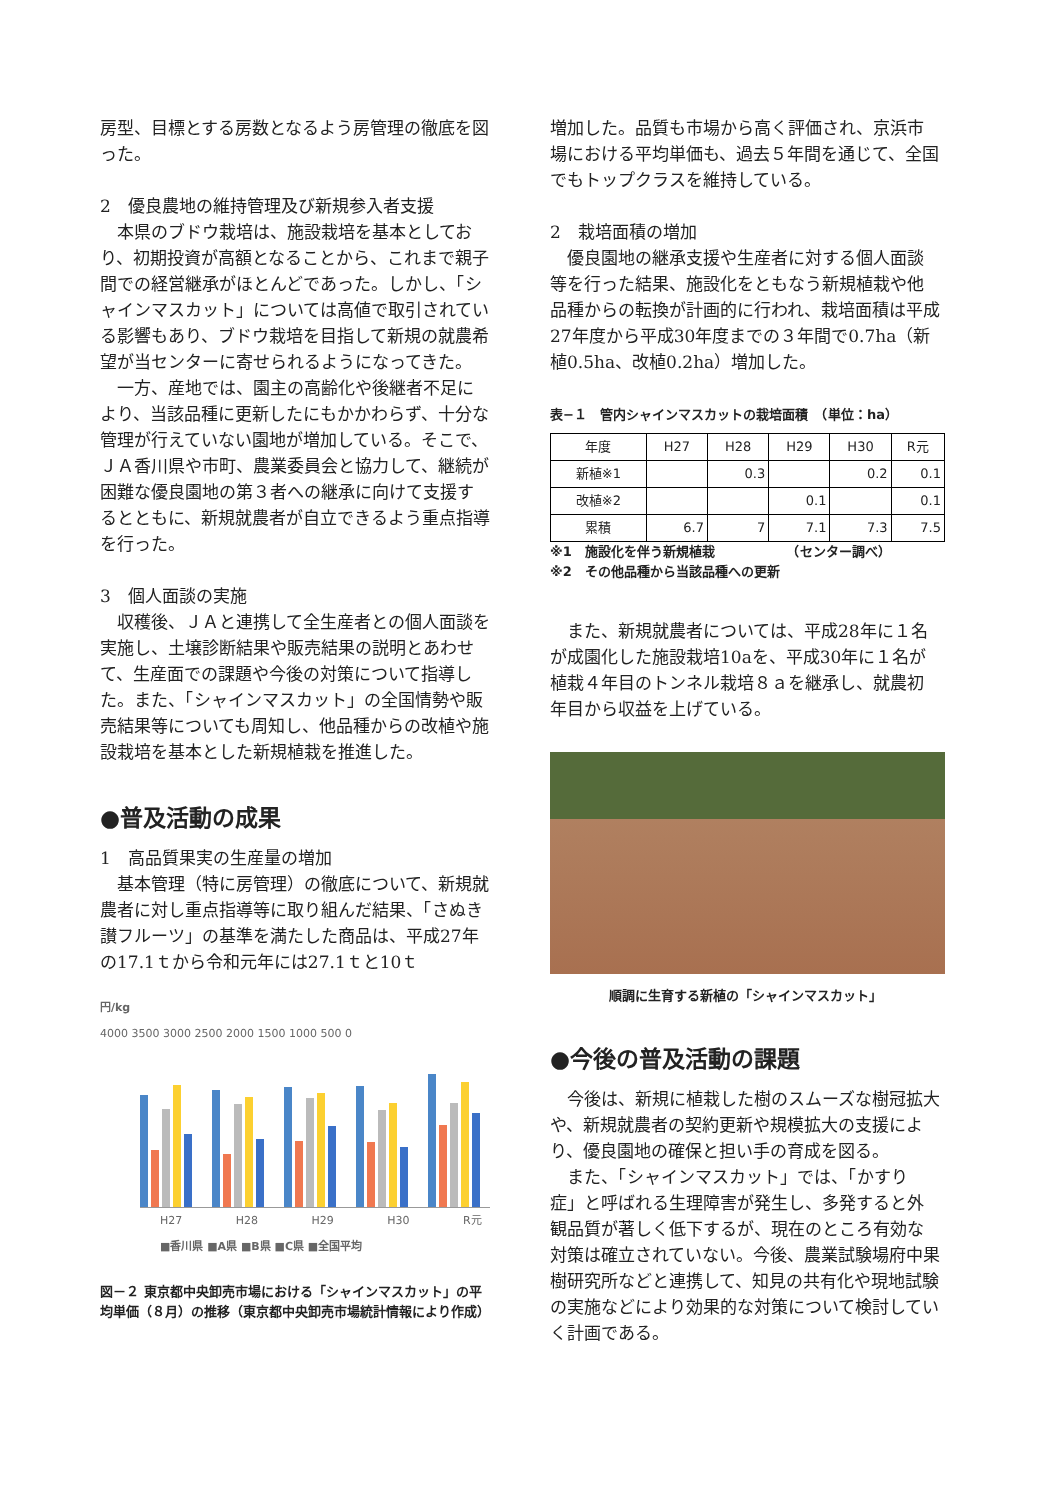房型、目標とする房数となるよう房管理の徹底を図った。
2　優良農地の維持管理及び新規参入者支援
本県のブドウ栽培は、施設栽培を基本としており、初期投資が高額となることから、これまで親子間での経営継承がほとんどであった。しかし、「シャインマスカット」については高値で取引されている影響もあり、ブドウ栽培を目指して新規の就農希望が当センターに寄せられるようになってきた。
一方、産地では、園主の高齢化や後継者不足により、当該品種に更新したにもかかわらず、十分な管理が行えていない園地が増加している。そこで、ＪＡ香川県や市町、農業委員会と協力して、継続が困難な優良園地の第３者への継承に向けて支援するとともに、新規就農者が自立できるよう重点指導を行った。
3　個人面談の実施
収穫後、ＪＡと連携して全生産者との個人面談を実施し、土壌診断結果や販売結果の説明とあわせて、生産面での課題や今後の対策について指導した。また、「シャインマスカット」の全国情勢や販売結果等についても周知し、他品種からの改植や施設栽培を基本とした新規植栽を推進した。
●普及活動の成果
1　高品質果実の生産量の増加
基本管理（特に房管理）の徹底について、新規就農者に対し重点指導等に取り組んだ結果、「さぬき讃フルーツ」の基準を満たした商品は、平成27年の17.1ｔから令和元年には27.1ｔと10ｔ
円/kg
4000 3500 3000 2500 2000 1500 1000 500 0
H27 H28 H29 H30 R元
■香川県 ■A県 ■B県 ■C県 ■全国平均
図－２ 東京都中央卸売市場における「シャインマスカット」の平均単価（８月）の推移（東京都中央卸売市場統計情報により作成）
増加した。品質も市場から高く評価され、京浜市場における平均単価も、過去５年間を通じて、全国でもトップクラスを維持している。
2　栽培面積の増加
優良園地の継承支援や生産者に対する個人面談等を行った結果、施設化をともなう新規植栽や他品種からの転換が計画的に行われ、栽培面積は平成27年度から平成30年度までの３年間で0.7ha（新植0.5ha、改植0.2ha）増加した。
表−１　管内シャインマスカットの栽培面積　（単位：ha）
| 年度 | H27 | H28 | H29 | H30 | R元 |
| --- | --- | --- | --- | --- | --- |
| 新植※1 | | 0.3 | | 0.2 | 0.1 |
| 改植※2 | | | 0.1 | | 0.1 |
| 累積 | 6.7 | 7 | 7.1 | 7.3 | 7.5 |
※1　施設化を伴う新規植栽　　　　　　（センター調べ）
※2　その他品種から当該品種への更新
また、新規就農者については、平成28年に１名が成園化した施設栽培10aを、平成30年に１名が植栽４年目のトンネル栽培８ａを継承し、就農初年目から収益を上げている。
順調に生育する新植の「シャインマスカット」
●今後の普及活動の課題
今後は、新規に植栽した樹のスムーズな樹冠拡大や、新規就農者の契約更新や規模拡大の支援により、優良園地の確保と担い手の育成を図る。
また、「シャインマスカット」では、「かすり症」と呼ばれる生理障害が発生し、多発すると外観品質が著しく低下するが、現在のところ有効な対策は確立されていない。今後、農業試験場府中果樹研究所などと連携して、知見の共有化や現地試験の実施などにより効果的な対策について検討していく計画である。